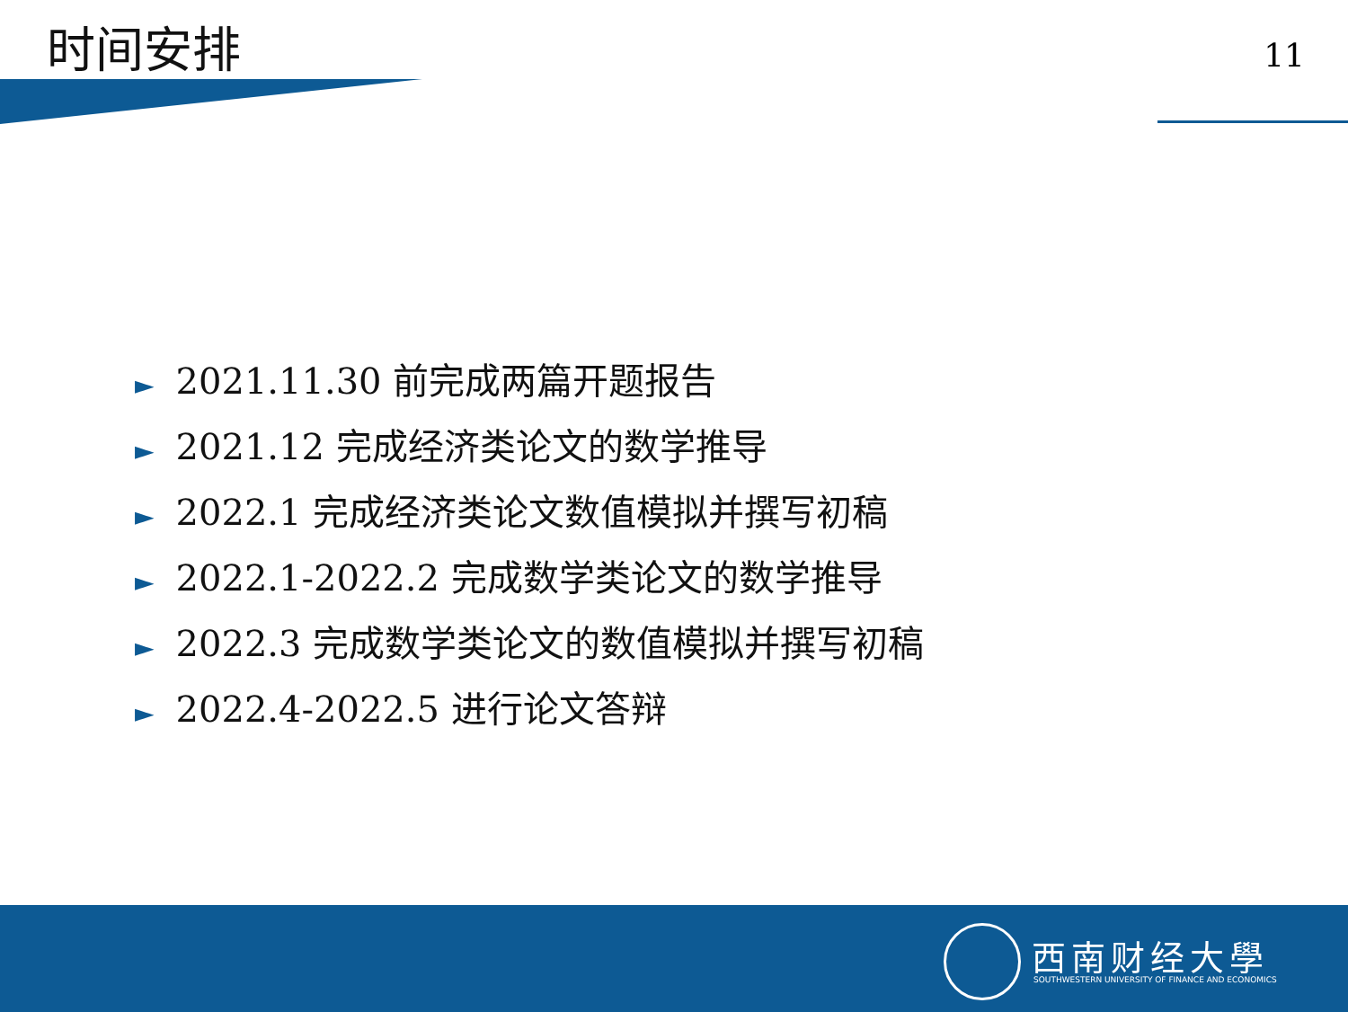时间安排
11
► 2021.11.30 前完成两篇开题报告
► 2021.12 完成经济类论文的数学推导
► 2022.1 完成经济类论文数值模拟并撰写初稿
► 2022.1-2022.2 完成数学类论文的数学推导
► 2022.3 完成数学类论文的数值模拟并撰写初稿
► 2022.4-2022.5 进行论文答辩
西南财经大學
SOUTHWESTERN UNIVERSITY OF FINANCE AND ECONOMICS